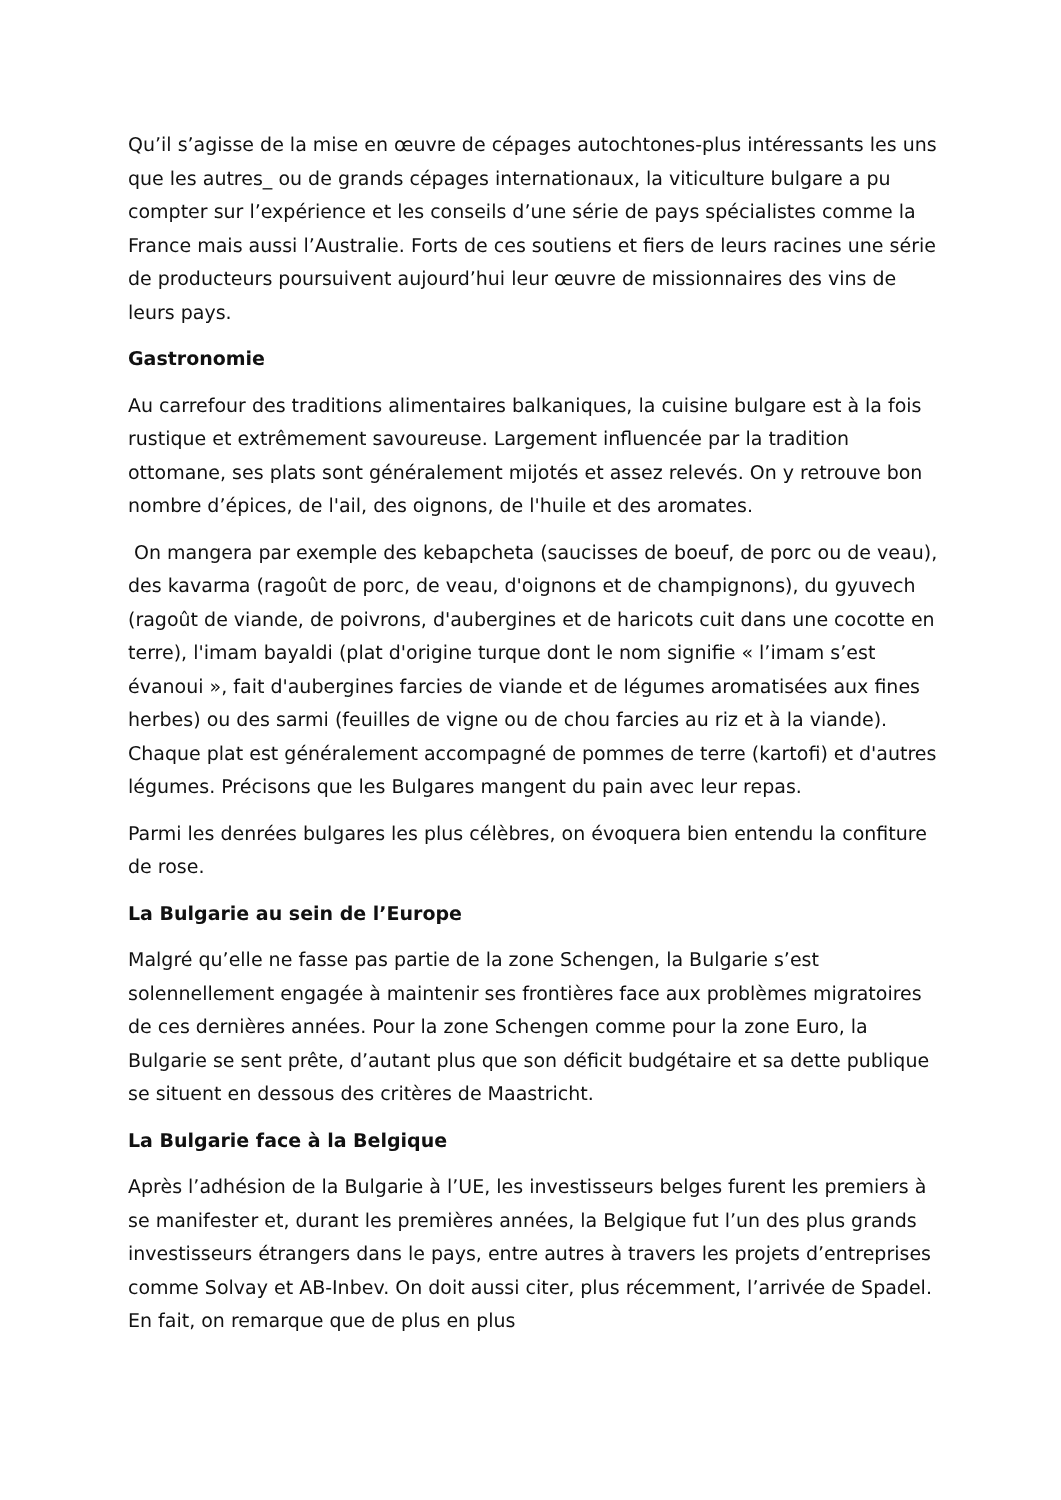Qu’il s’agisse de la mise en œuvre de cépages autochtones-plus intéressants les uns que les autres_ ou de grands cépages internationaux, la viticulture bulgare a pu compter sur l’expérience et les conseils d’une série de pays spécialistes comme la France mais aussi l’Australie. Forts de ces soutiens et fiers de leurs racines une série de producteurs poursuivent aujourd’hui leur œuvre de missionnaires des vins de leurs pays.
Gastronomie
Au carrefour des traditions alimentaires balkaniques, la cuisine bulgare est à la fois rustique et extrêmement savoureuse. Largement influencée par la tradition ottomane, ses plats sont généralement mijotés et assez relevés. On y retrouve bon nombre d’épices, de l'ail, des oignons, de l'huile et des aromates.
On mangera par exemple des kebapcheta (saucisses de boeuf, de porc ou de veau), des kavarma (ragoût de porc, de veau, d'oignons et de champignons), du gyuvech (ragoût de viande, de poivrons, d'aubergines et de haricots cuit dans une cocotte en terre), l'imam bayaldi (plat d'origine turque dont le nom signifie « l’imam s’est évanoui », fait d'aubergines farcies de viande et de légumes aromatisées aux fines herbes) ou des sarmi (feuilles de vigne ou de chou farcies au riz et à la viande). Chaque plat est généralement accompagné de pommes de terre (kartofi) et d'autres légumes. Précisons que les Bulgares mangent du pain avec leur repas.
Parmi les denrées bulgares les plus célèbres, on évoquera bien entendu la confiture de rose.
La Bulgarie au sein de l’Europe
Malgré qu’elle ne fasse pas partie de la zone Schengen, la Bulgarie s’est solennellement engagée à maintenir ses frontières face aux problèmes migratoires de ces dernières années. Pour la zone Schengen comme pour la zone Euro, la Bulgarie se sent prête, d’autant plus que son déficit budgétaire et sa dette publique se situent en dessous des critères de Maastricht.
La Bulgarie face à la Belgique
Après l’adhésion de la Bulgarie à l’UE, les investisseurs belges furent les premiers à se manifester et, durant les premières années, la Belgique fut l’un des plus grands investisseurs étrangers dans le pays, entre autres à travers les projets d’entreprises comme Solvay et AB-Inbev. On doit aussi citer, plus récemment, l’arrivée de Spadel. En fait, on remarque que de plus en plus